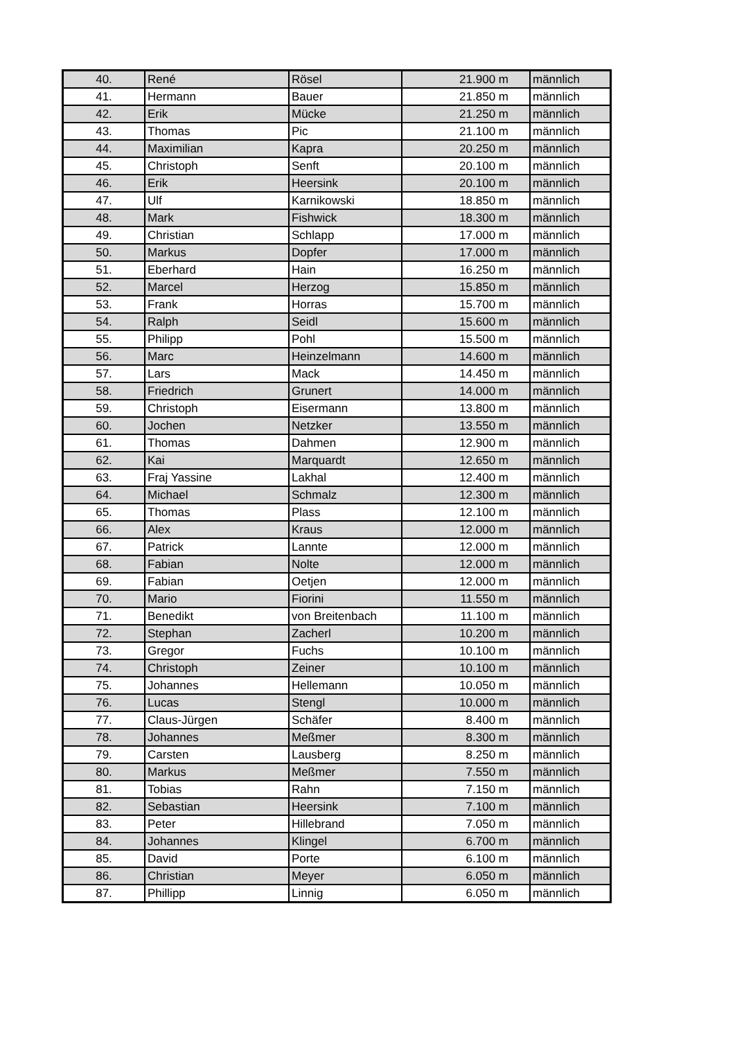| 40. | René | Rösel | 21.900 m | männlich |
| 41. | Hermann | Bauer | 21.850 m | männlich |
| 42. | Erik | Mücke | 21.250 m | männlich |
| 43. | Thomas | Pic | 21.100 m | männlich |
| 44. | Maximilian | Kapra | 20.250 m | männlich |
| 45. | Christoph | Senft | 20.100 m | männlich |
| 46. | Erik | Heersink | 20.100 m | männlich |
| 47. | Ulf | Karnikowski | 18.850 m | männlich |
| 48. | Mark | Fishwick | 18.300 m | männlich |
| 49. | Christian | Schlapp | 17.000 m | männlich |
| 50. | Markus | Dopfer | 17.000 m | männlich |
| 51. | Eberhard | Hain | 16.250 m | männlich |
| 52. | Marcel | Herzog | 15.850 m | männlich |
| 53. | Frank | Horras | 15.700 m | männlich |
| 54. | Ralph | Seidl | 15.600 m | männlich |
| 55. | Philipp | Pohl | 15.500 m | männlich |
| 56. | Marc | Heinzelmann | 14.600 m | männlich |
| 57. | Lars | Mack | 14.450 m | männlich |
| 58. | Friedrich | Grunert | 14.000 m | männlich |
| 59. | Christoph | Eisermann | 13.800 m | männlich |
| 60. | Jochen | Netzker | 13.550 m | männlich |
| 61. | Thomas | Dahmen | 12.900 m | männlich |
| 62. | Kai | Marquardt | 12.650 m | männlich |
| 63. | Fraj Yassine | Lakhal | 12.400 m | männlich |
| 64. | Michael | Schmalz | 12.300 m | männlich |
| 65. | Thomas | Plass | 12.100 m | männlich |
| 66. | Alex | Kraus | 12.000 m | männlich |
| 67. | Patrick | Lannte | 12.000 m | männlich |
| 68. | Fabian | Nolte | 12.000 m | männlich |
| 69. | Fabian | Oetjen | 12.000 m | männlich |
| 70. | Mario | Fiorini | 11.550 m | männlich |
| 71. | Benedikt | von Breitenbach | 11.100 m | männlich |
| 72. | Stephan | Zacherl | 10.200 m | männlich |
| 73. | Gregor | Fuchs | 10.100 m | männlich |
| 74. | Christoph | Zeiner | 10.100 m | männlich |
| 75. | Johannes | Hellemann | 10.050 m | männlich |
| 76. | Lucas | Stengl | 10.000 m | männlich |
| 77. | Claus-Jürgen | Schäfer | 8.400 m | männlich |
| 78. | Johannes | Meßmer | 8.300 m | männlich |
| 79. | Carsten | Lausberg | 8.250 m | männlich |
| 80. | Markus | Meßmer | 7.550 m | männlich |
| 81. | Tobias | Rahn | 7.150 m | männlich |
| 82. | Sebastian | Heersink | 7.100 m | männlich |
| 83. | Peter | Hillebrand | 7.050 m | männlich |
| 84. | Johannes | Klingel | 6.700 m | männlich |
| 85. | David | Porte | 6.100 m | männlich |
| 86. | Christian | Meyer | 6.050 m | männlich |
| 87. | Phillipp | Linnig | 6.050 m | männlich |